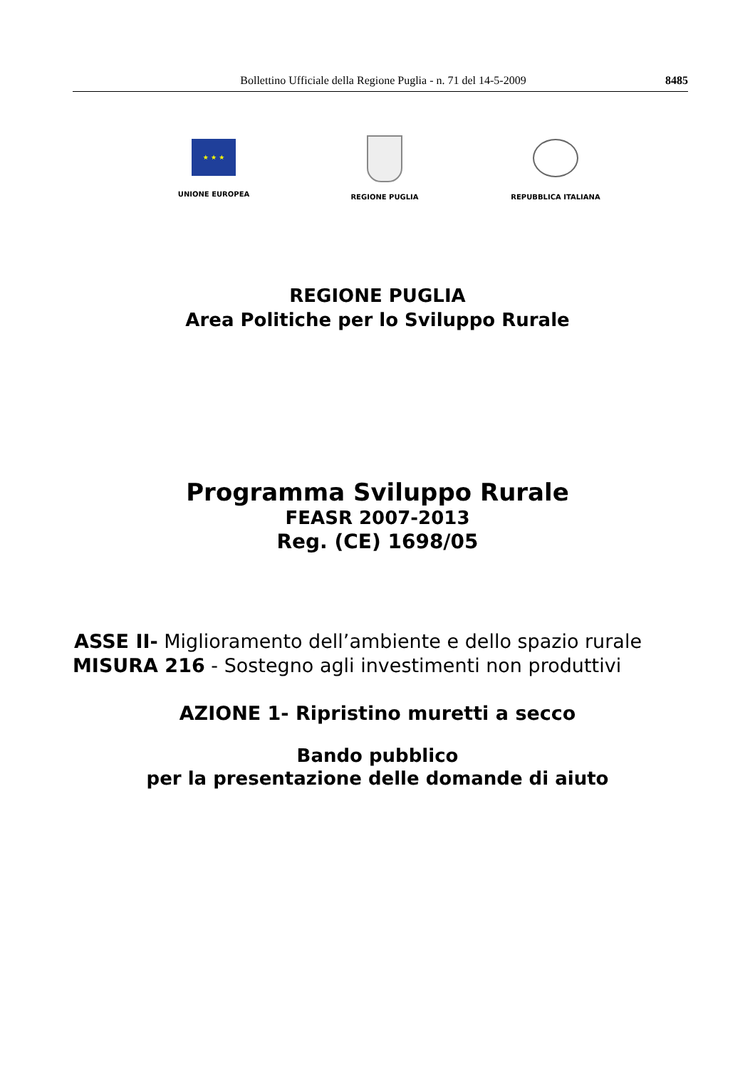Bollettino Ufficiale della Regione Puglia - n. 71 del 14-5-2009 8485
★ ★ ★
UNIONE EUROPEA
REGIONE PUGLIA REPUBBLICA ITALIANA
REGIONE PUGLIA
Area Politiche per lo Sviluppo Rurale
Programma Sviluppo Rurale
FEASR 2007-2013
Reg. (CE) 1698/05
ASSE II- Miglioramento dell’ambiente e dello spazio rurale
MISURA 216 - Sostegno agli investimenti non produttivi
AZIONE 1- Ripristino muretti a secco
Bando pubblico
per la presentazione delle domande di aiuto